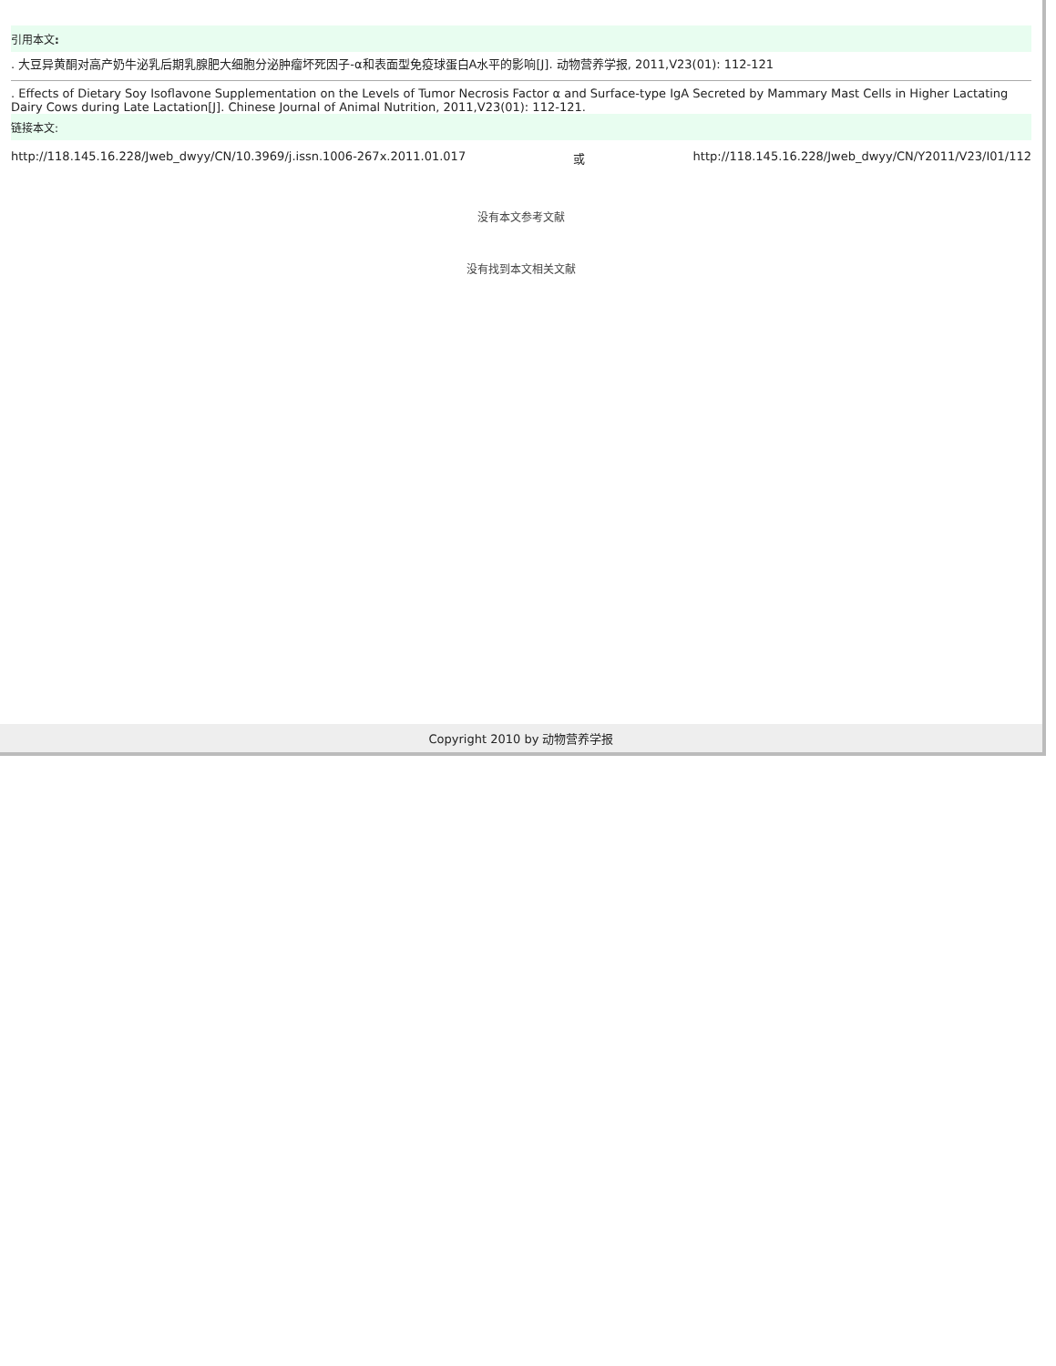引用本文:
. 大豆异黄酮对高产奶牛泌乳后期乳腺肥大细胞分泌肿瘤坏死因子-α和表面型免疫球蛋白A水平的影响[J]. 动物营养学报, 2011,V23(01): 112-121
. Effects of Dietary Soy Isoflavone Supplementation on the Levels of Tumor Necrosis Factor α and Surface-type IgA Secreted by Mammary Mast Cells in Higher Lactating Dairy Cows during Late Lactation[J]. Chinese Journal of Animal Nutrition, 2011,V23(01): 112-121.
链接本文:
http://118.145.16.228/Jweb_dwyy/CN/10.3969/j.issn.1006-267x.2011.01.017 或 http://118.145.16.228/Jweb_dwyy/CN/Y2011/V23/I01/112
没有本文参考文献
没有找到本文相关文献
Copyright 2010 by 动物营养学报